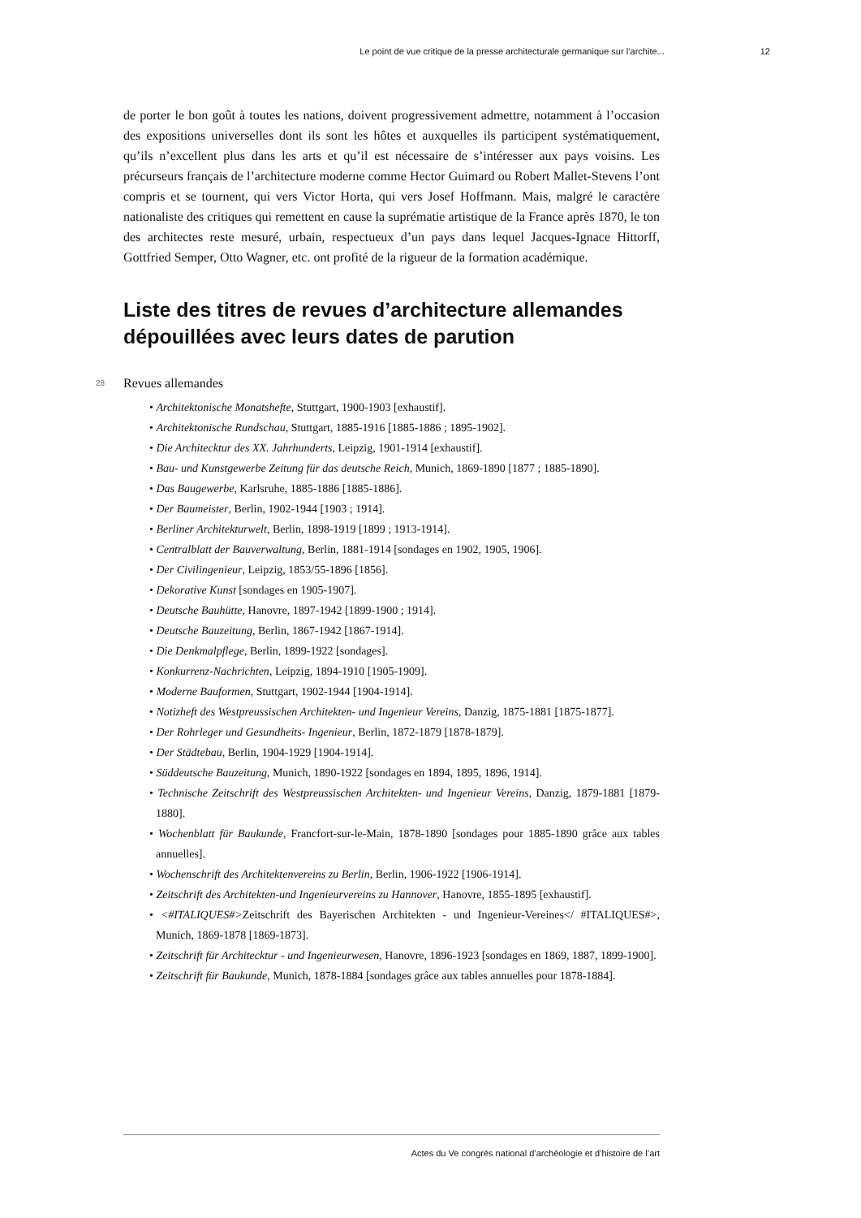Le point de vue critique de la presse architecturale germanique sur l’archite... 12
de porter le bon goût à toutes les nations, doivent progressivement admettre, notamment à l’occasion des expositions universelles dont ils sont les hôtes et auxquelles ils participent systématiquement, qu’ils n’excellent plus dans les arts et qu’il est nécessaire de s’intéresser aux pays voisins. Les précurseurs français de l’architecture moderne comme Hector Guimard ou Robert Mallet-Stevens l’ont compris et se tournent, qui vers Victor Horta, qui vers Josef Hoffmann. Mais, malgré le caractère nationaliste des critiques qui remettent en cause la suprématie artistique de la France après 1870, le ton des architectes reste mesuré, urbain, respectueux d’un pays dans lequel Jacques-Ignace Hittorff, Gottfried Semper, Otto Wagner, etc. ont profité de la rigueur de la formation académique.
Liste des titres de revues d’architecture allemandes dépouillées avec leurs dates de parution
28 Revues allemandes
• Architektonische Monatshefte, Stuttgart, 1900-1903 [exhaustif].
• Architektonische Rundschau, Stuttgart, 1885-1916 [1885-1886 ; 1895-1902].
• Die Architecktur des XX. Jahrhunderts, Leipzig, 1901-1914 [exhaustif].
• Bau- und Kunstgewerbe Zeitung für das deutsche Reich, Munich, 1869-1890 [1877 ; 1885-1890].
• Das Baugewerbe, Karlsruhe, 1885-1886 [1885-1886].
• Der Baumeister, Berlin, 1902-1944 [1903 ; 1914].
• Berliner Architekturwelt, Berlin, 1898-1919 [1899 ; 1913-1914].
• Centralblatt der Bauverwaltung, Berlin, 1881-1914 [sondages en 1902, 1905, 1906].
• Der Civilingenieur, Leipzig, 1853/55-1896 [1856].
• Dekorative Kunst [sondages en 1905-1907].
• Deutsche Bauhütte, Hanovre, 1897-1942 [1899-1900 ; 1914].
• Deutsche Bauzeitung, Berlin, 1867-1942 [1867-1914].
• Die Denkmalpflege, Berlin, 1899-1922 [sondages].
• Konkurrenz-Nachrichten, Leipzig, 1894-1910 [1905-1909].
• Moderne Bauformen, Stuttgart, 1902-1944 [1904-1914].
• Notizheft des Westpreussischen Architekten- und Ingenieur Vereins, Danzig, 1875-1881 [1875-1877].
• Der Rohrleger und Gesundheits- Ingenieur, Berlin, 1872-1879 [1878-1879].
• Der Städtebau, Berlin, 1904-1929 [1904-1914].
• Süddeutsche Bauzeitung, Munich, 1890-1922 [sondages en 1894, 1895, 1896, 1914].
• Technische Zeitschrift des Westpreussischen Architekten- und Ingenieur Vereins, Danzig, 1879-1881 [1879-1880].
• Wochenblatt für Baukunde, Francfort-sur-le-Main, 1878-1890 [sondages pour 1885-1890 grâce aux tables annuelles].
• Wochenschrift des Architektenvereins zu Berlin, Berlin, 1906-1922 [1906-1914].
• Zeitschrift des Architekten-und Ingenieurvereins zu Hannover, Hanovre, 1855-1895 [exhaustif].
• <#ITALIQUES#>Zeitschrift des Bayerischen Architekten - und Ingenieur-Vereines</ #ITALIQUES#>, Munich, 1869-1878 [1869-1873].
• Zeitschrift für Architecktur - und Ingenieurwesen, Hanovre, 1896-1923 [sondages en 1869, 1887, 1899-1900].
• Zeitschrift für Baukunde, Munich, 1878-1884 [sondages grâce aux tables annuelles pour 1878-1884].
Actes du Ve congrès national d’archéologie et d’histoire de l’art